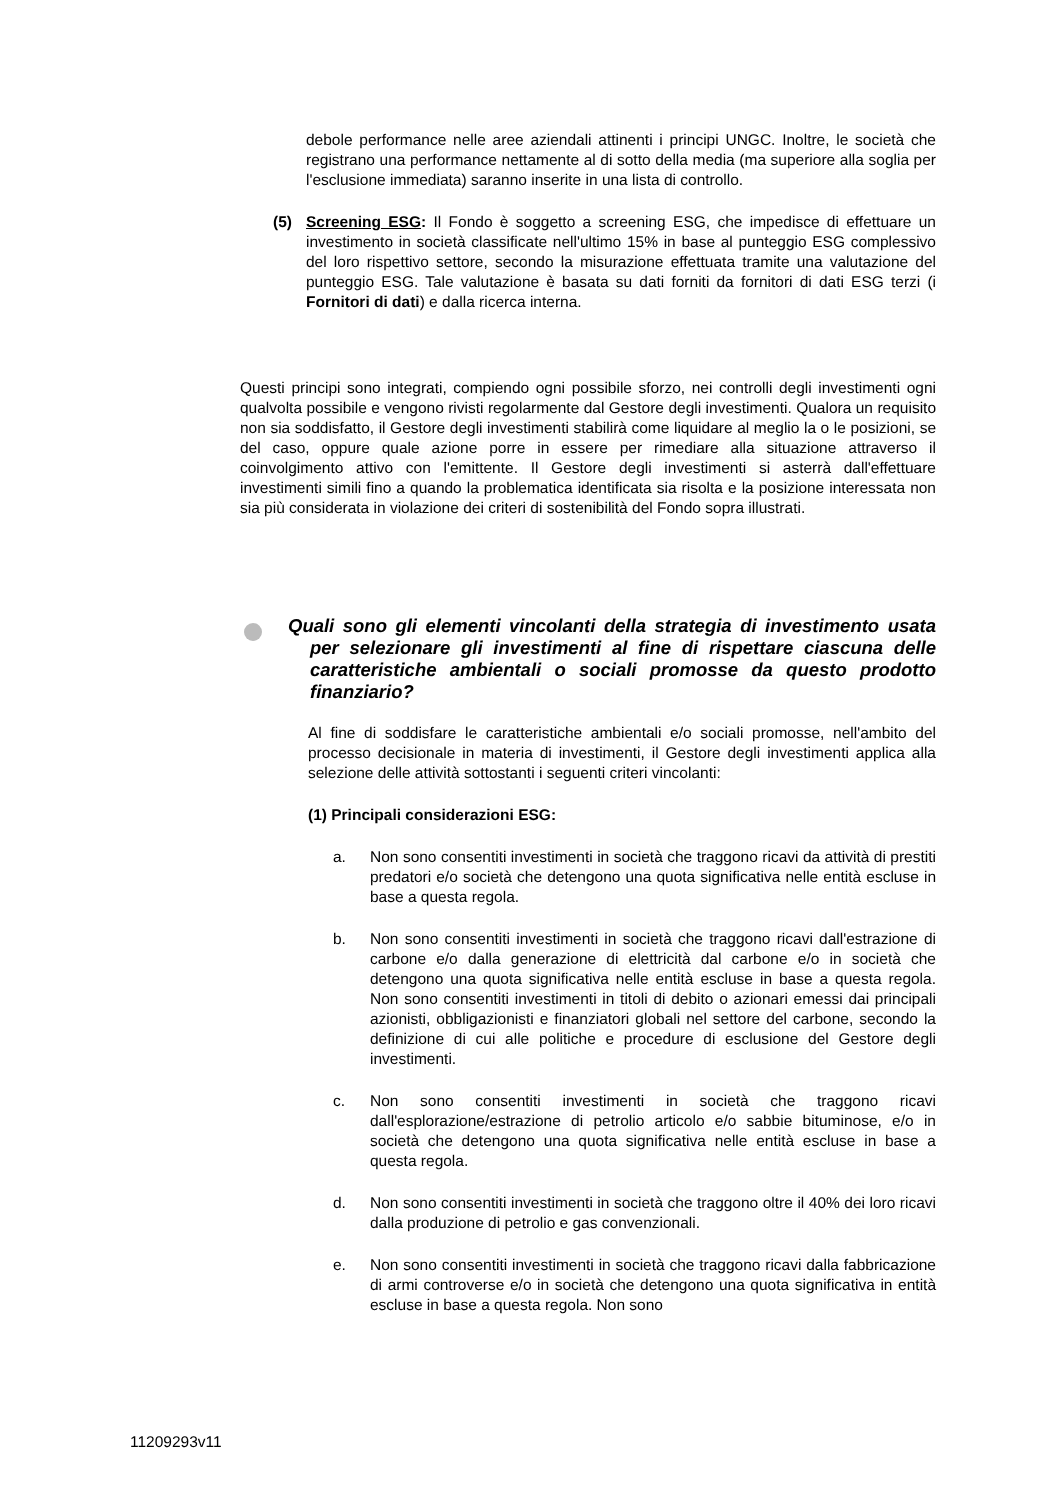debole performance nelle aree aziendali attinenti i principi UNGC. Inoltre, le società che registrano una performance nettamente al di sotto della media (ma superiore alla soglia per l'esclusione immediata) saranno inserite in una lista di controllo.
(5) Screening ESG: Il Fondo è soggetto a screening ESG, che impedisce di effettuare un investimento in società classificate nell'ultimo 15% in base al punteggio ESG complessivo del loro rispettivo settore, secondo la misurazione effettuata tramite una valutazione del punteggio ESG. Tale valutazione è basata su dati forniti da fornitori di dati ESG terzi (i Fornitori di dati) e dalla ricerca interna.
Questi principi sono integrati, compiendo ogni possibile sforzo, nei controlli degli investimenti ogni qualvolta possibile e vengono rivisti regolarmente dal Gestore degli investimenti. Qualora un requisito non sia soddisfatto, il Gestore degli investimenti stabilirà come liquidare al meglio la o le posizioni, se del caso, oppure quale azione porre in essere per rimediare alla situazione attraverso il coinvolgimento attivo con l'emittente. Il Gestore degli investimenti si asterrà dall'effettuare investimenti simili fino a quando la problematica identificata sia risolta e la posizione interessata non sia più considerata in violazione dei criteri di sostenibilità del Fondo sopra illustrati.
Quali sono gli elementi vincolanti della strategia di investimento usata per selezionare gli investimenti al fine di rispettare ciascuna delle caratteristiche ambientali o sociali promosse da questo prodotto finanziario?
Al fine di soddisfare le caratteristiche ambientali e/o sociali promosse, nell'ambito del processo decisionale in materia di investimenti, il Gestore degli investimenti applica alla selezione delle attività sottostanti i seguenti criteri vincolanti:
(1) Principali considerazioni ESG:
a. Non sono consentiti investimenti in società che traggono ricavi da attività di prestiti predatori e/o società che detengono una quota significativa nelle entità escluse in base a questa regola.
b. Non sono consentiti investimenti in società che traggono ricavi dall'estrazione di carbone e/o dalla generazione di elettricità dal carbone e/o in società che detengono una quota significativa nelle entità escluse in base a questa regola. Non sono consentiti investimenti in titoli di debito o azionari emessi dai principali azionisti, obbligazionisti e finanziatori globali nel settore del carbone, secondo la definizione di cui alle politiche e procedure di esclusione del Gestore degli investimenti.
c. Non sono consentiti investimenti in società che traggono ricavi dall'esplorazione/estrazione di petrolio articolo e/o sabbie bituminose, e/o in società che detengono una quota significativa nelle entità escluse in base a questa regola.
d. Non sono consentiti investimenti in società che traggono oltre il 40% dei loro ricavi dalla produzione di petrolio e gas convenzionali.
e. Non sono consentiti investimenti in società che traggono ricavi dalla fabbricazione di armi controverse e/o in società che detengono una quota significativa in entità escluse in base a questa regola. Non sono
11209293v11